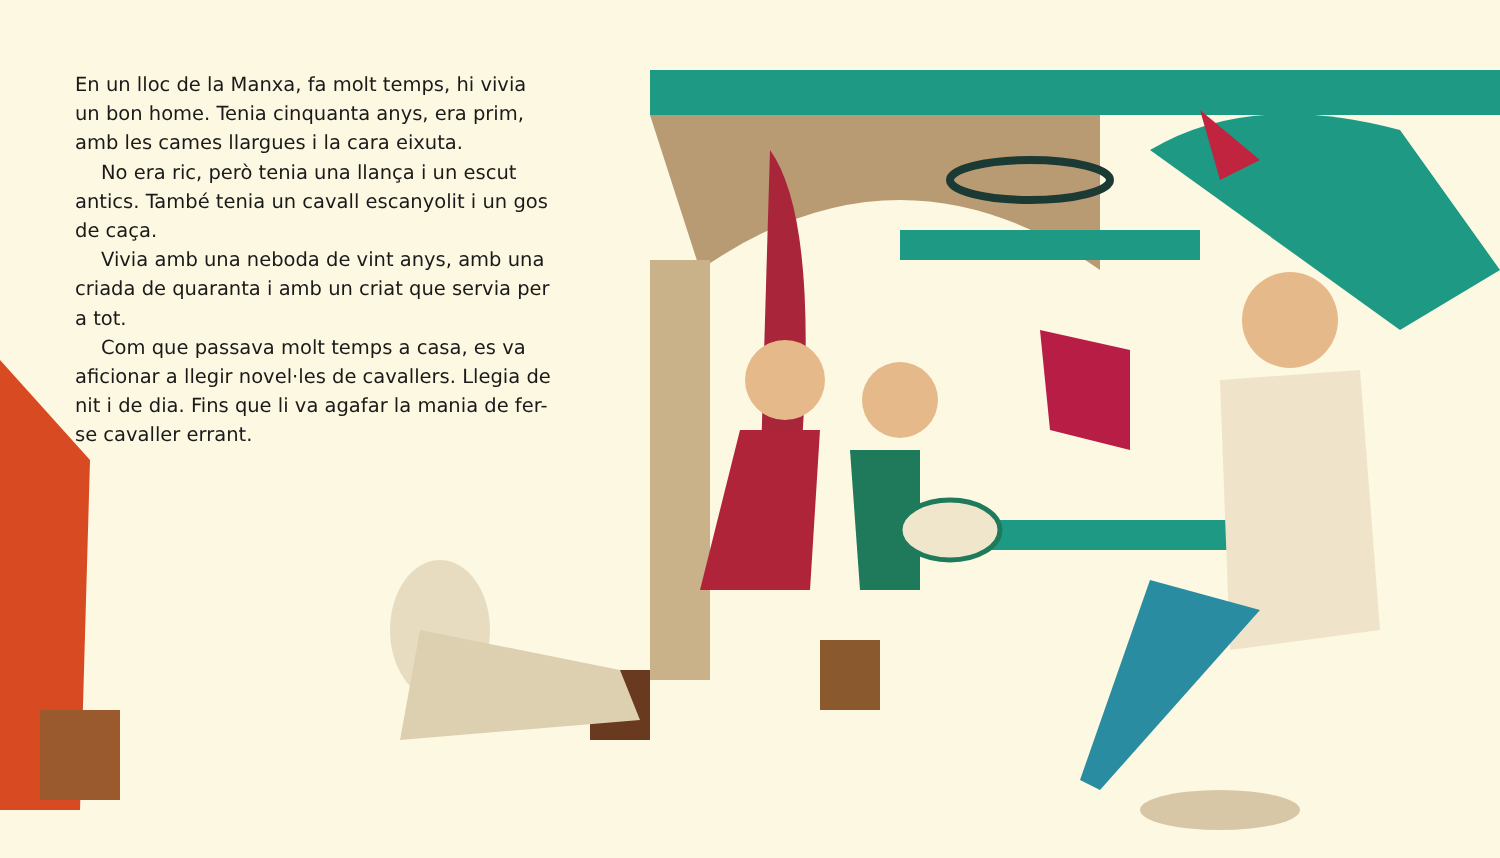En un lloc de la Manxa, fa molt temps, hi vivia un bon home. Tenia cinquanta anys, era prim, amb les cames llargues i la cara eixuta.
No era ric, però tenia una llança i un escut antics. També tenia un cavall escanyolit i un gos de caça.
Vivia amb una neboda de vint anys, amb una criada de quaranta i amb un criat que servia per a tot.
Com que passava molt temps a casa, es va aficionar a llegir novel·les de cavallers. Llegia de nit i de dia. Fins que li va agafar la mania de fer-se cavaller errant.